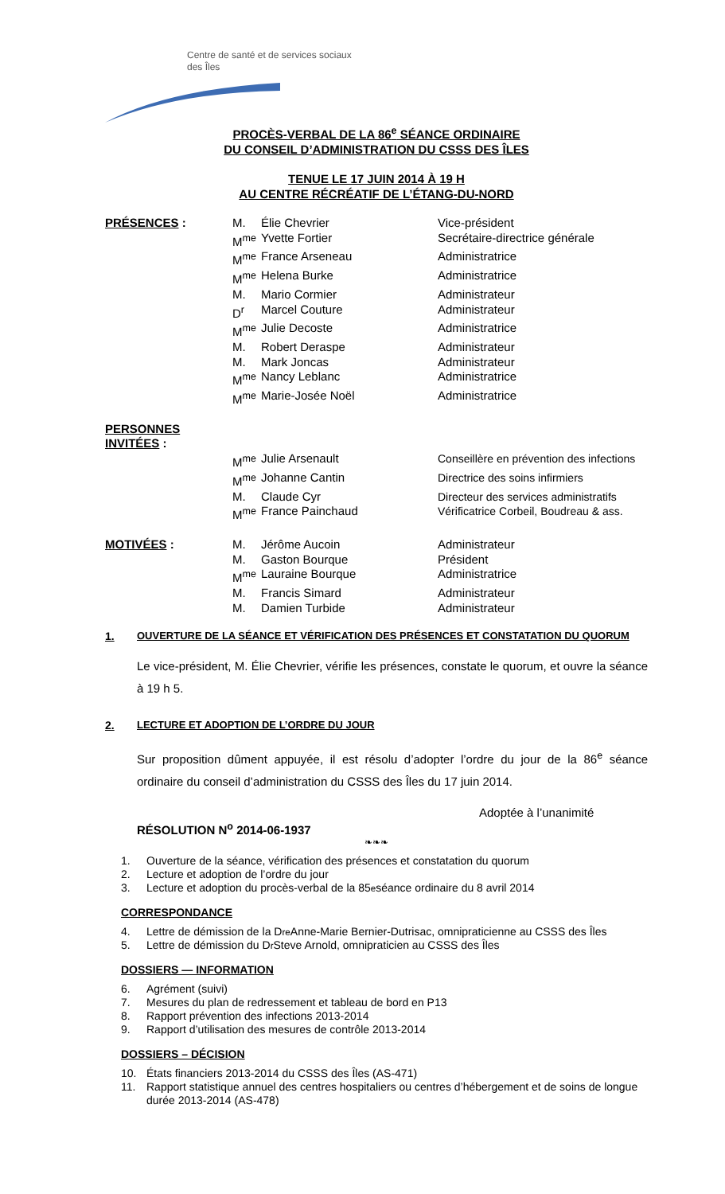Centre de santé et de services sociaux
des Îles
PROCÈS-VERBAL DE LA 86<sup>e</sup> SÉANCE ORDINAIRE
DU CONSEIL D’ADMINISTRATION DU CSSS DES ÎLES
TENUE LE 17 JUIN 2014 À 19 H
AU CENTRE RÉCRÉATIF DE L’ÉTANG-DU-NORD
| PRÉSENCES : | M. | Élie Chevrier | Vice-président |
| | M<sup>me</sup> | Yvette Fortier | Secrétaire-directrice générale |
| | M<sup>me</sup> | France Arseneau | Administratrice |
| | M<sup>me</sup> | Helena Burke | Administratrice |
| | M. | Mario Cormier | Administrateur |
| | D<sup>r</sup> | Marcel Couture | Administrateur |
| | M<sup>me</sup> | Julie Decoste | Administratrice |
| | M. | Robert Deraspe | Administrateur |
| | M. | Mark Joncas | Administrateur |
| | M<sup>me</sup> | Nancy Leblanc | Administratrice |
| | M<sup>me</sup> | Marie-Josée Noël | Administratrice |
| PERSONNES INVITÉES : | | | |
| | M<sup>me</sup> | Julie Arsenault | Conseillère en prévention des infections |
| | M<sup>me</sup> | Johanne Cantin | Directrice des soins infirmiers |
| | M. | Claude Cyr | Directeur des services administratifs |
| | M<sup>me</sup> | France Painchaud | Vérificatrice Corbeil, Boudreau & ass. |
| MOTIVÉES : | M. | Jérôme Aucoin | Administrateur |
| | M. | Gaston Bourque | Président |
| | M<sup>me</sup> | Lauraine Bourque | Administratrice |
| | M. | Francis Simard | Administrateur |
| | M. | Damien Turbide | Administrateur |
1. OUVERTURE DE LA SÉANCE ET VÉRIFICATION DES PRÉSENCES ET CONSTATATION DU QUORUM
Le vice-président, M. Élie Chevrier, vérifie les présences, constate le quorum, et ouvre la séance à 19 h 5.
2. LECTURE ET ADOPTION DE L’ORDRE DU JOUR
Sur proposition dûment appuyée, il est résolu d’adopter l’ordre du jour de la 86<sup>e</sup> séance ordinaire du conseil d’administration du CSSS des Îles du 17 juin 2014.
Adoptée à l’unanimité
RÉSOLUTION N<sup>o</sup> 2014-06-1937
❧❧❧
1. Ouverture de la séance, vérification des présences et constatation du quorum
2. Lecture et adoption de l’ordre du jour
3. Lecture et adoption du procès-verbal de la 85<sup>e</sup> séance ordinaire du 8 avril 2014
CORRESPONDANCE
4. Lettre de démission de la D<sup>re</sup> Anne-Marie Bernier-Dutrisac, omnipraticienne au CSSS des Îles
5. Lettre de démission du D<sup>r</sup> Steve Arnold, omnipraticien au CSSS des Îles
DOSSIERS — INFORMATION
6. Agrément (suivi)
7. Mesures du plan de redressement et tableau de bord en P13
8. Rapport prévention des infections 2013-2014
9. Rapport d’utilisation des mesures de contrôle 2013-2014
DOSSIERS – DÉCISION
10. États financiers 2013-2014 du CSSS des Îles (AS-471)
11. Rapport statistique annuel des centres hospitaliers ou centres d’hébergement et de soins de longue durée 2013-2014 (AS-478)